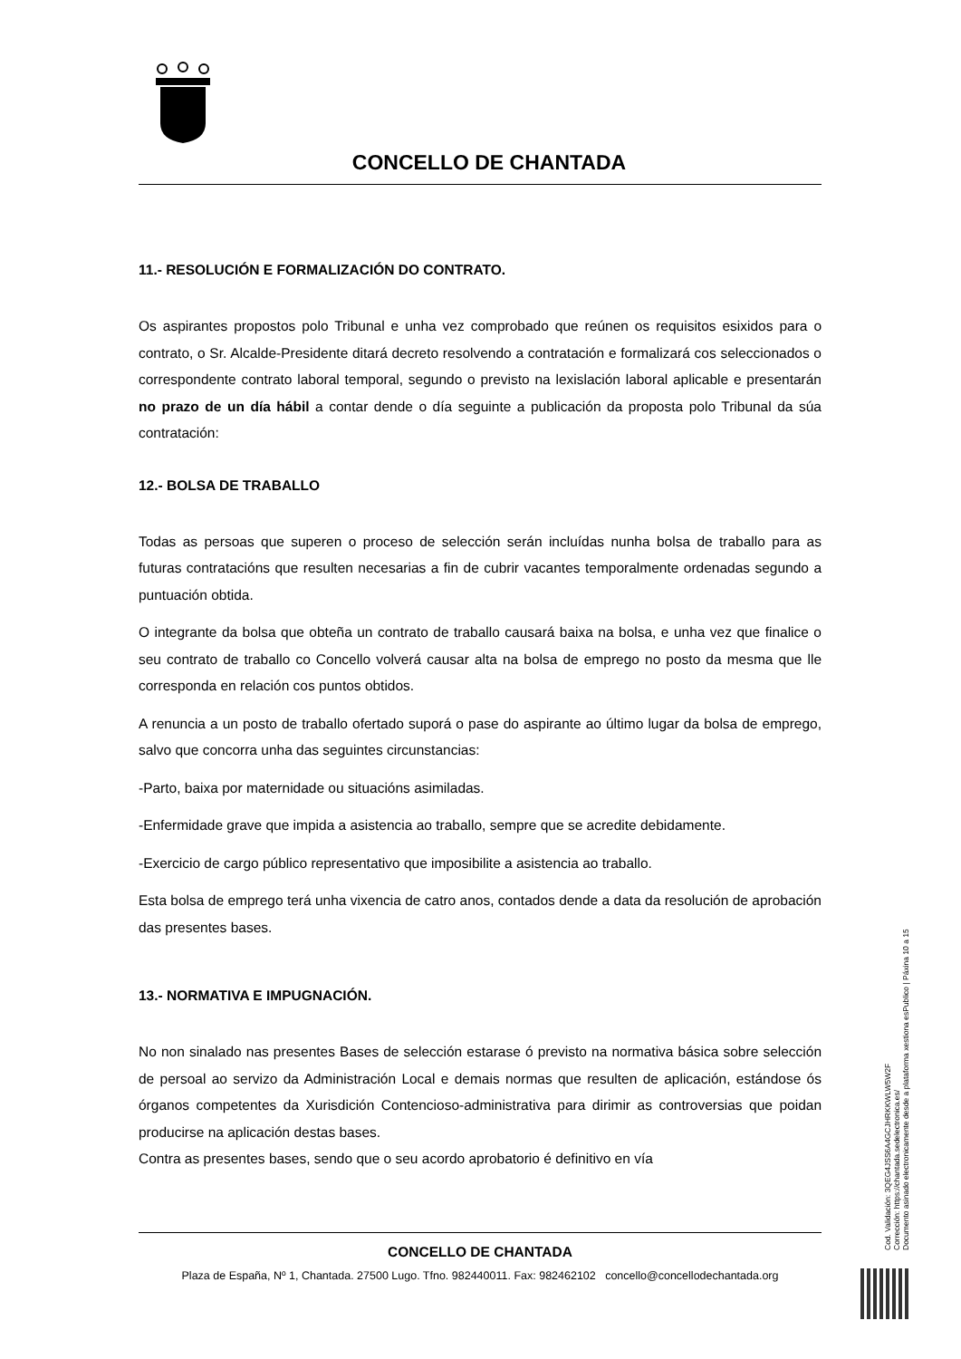CONCELLO DE CHANTADA
11.- RESOLUCIÓN E FORMALIZACIÓN DO CONTRATO.
Os aspirantes propostos polo Tribunal e unha vez comprobado que reúnen os requisitos esixidos para o contrato, o Sr. Alcalde-Presidente ditará decreto resolvendo a contratación e formalizará cos seleccionados o correspondente contrato laboral temporal, segundo o previsto na lexislación laboral aplicable e presentarán no prazo de un día hábil a contar dende o día seguinte a publicación da proposta polo Tribunal da súa contratación:
12.- BOLSA DE TRABALLO
Todas as persoas que superen o proceso de selección serán incluídas nunha bolsa de traballo para as futuras contratacións que resulten necesarias a fin de cubrir vacantes temporalmente ordenadas segundo a puntuación obtida.
O integrante da bolsa que obteña un contrato de traballo causará baixa na bolsa, e unha vez que finalice o seu contrato de traballo co Concello volverá causar alta na bolsa de emprego no posto da mesma que lle corresponda en relación cos puntos obtidos.
A renuncia a un posto de traballo ofertado suporá o pase do aspirante ao último lugar da bolsa de emprego, salvo que concorra unha das seguintes circunstancias:
-Parto, baixa por maternidade ou situacións asimiladas.
-Enfermidade grave que impida a asistencia ao traballo, sempre que se acredite debidamente.
-Exercicio de cargo público representativo que imposibilite a asistencia ao traballo.
Esta bolsa de emprego terá unha vixencia de catro anos, contados dende a data da resolución de aprobación das presentes bases.
13.- NORMATIVA E IMPUGNACIÓN.
No non sinalado nas presentes Bases de selección estarase ó previsto na normativa básica sobre selección de persoal ao servizo da Administración Local e demais normas que resulten de aplicación, estándose ós órganos competentes da Xurisdición Contencioso-administrativa para dirimir as controversias que poidan producirse na aplicación destas bases.
Contra as presentes bases, sendo que o seu acordo aprobatorio é definitivo en vía
CONCELLO DE CHANTADA
Plaza de España, Nº 1, Chantada. 27500 Lugo. Tfno. 982440011. Fax: 982462102 concello@concellodechantada.org
Cod. Validación: 3QEG4JSS6A4GCJHRKKWLW5W2F
Corrección: https://chantada.sedelectronica.es/
Documento asinado electronicamente desde a plataforma xestiona esPublico | Páxina 10 a 15